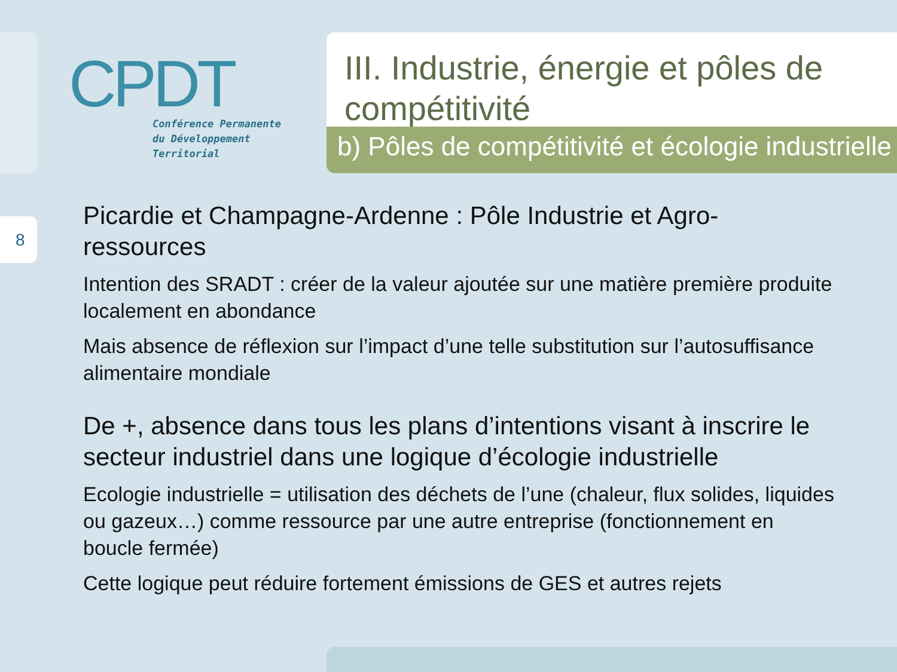8
CPDT
Conférence Permanente
du Développement
Territorial
III. Industrie, énergie et pôles de
compétitivité
b) Pôles de compétitivité et écologie industrielle
Picardie et Champagne-Ardenne : Pôle Industrie et Agro-ressources
Intention des SRADT : créer de la valeur ajoutée sur une matière première produite localement en abondance
Mais absence de réflexion sur l’impact d’une telle substitution sur l’autosuffisance alimentaire mondiale
De +, absence dans tous les plans d’intentions visant à inscrire le secteur industriel dans une logique d’écologie industrielle
Ecologie industrielle = utilisation des déchets de l’une (chaleur, flux solides, liquides ou gazeux…) comme ressource par une autre entreprise (fonctionnement en boucle fermée)
Cette logique peut réduire fortement émissions de GES et autres rejets